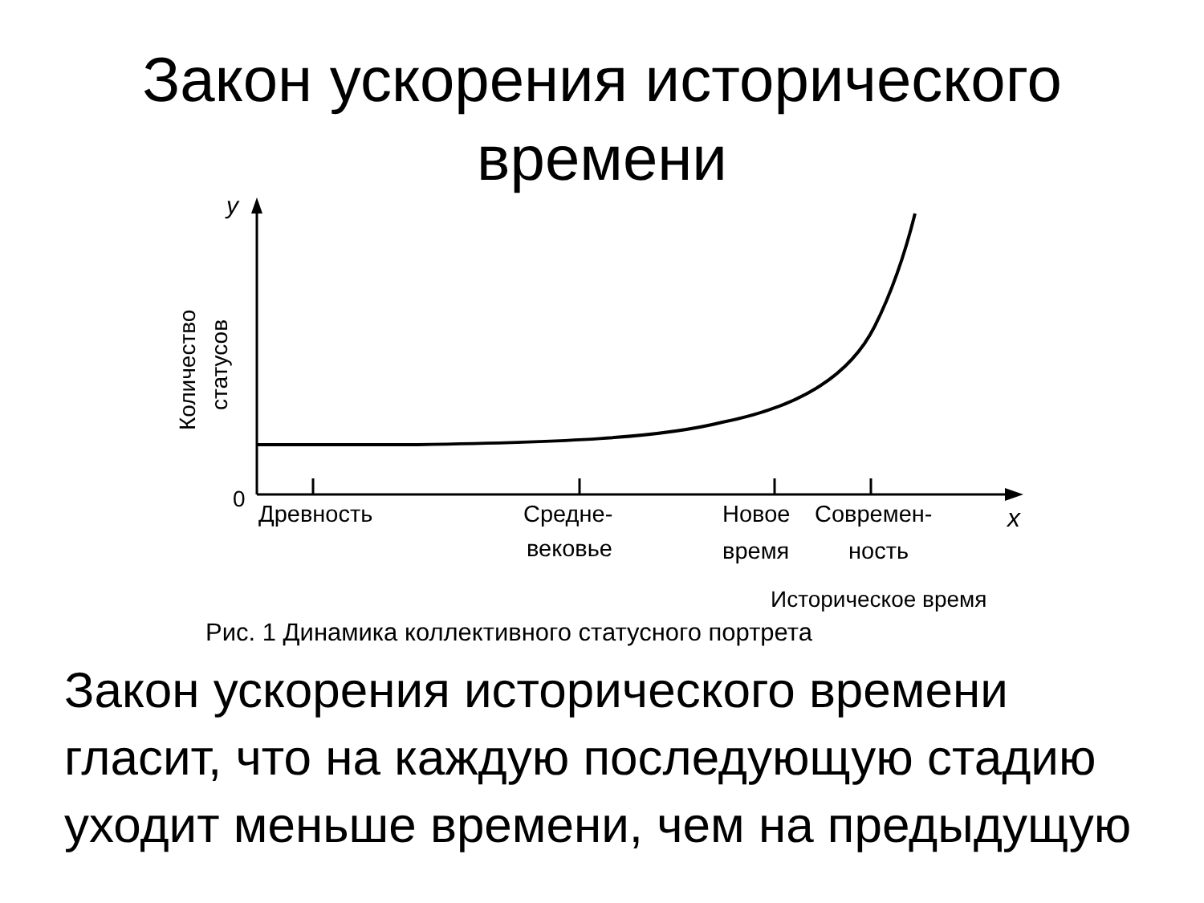Закон ускорения исторического
времени
у
0
х
Количество
статусов
Древность
Средне-
вековье
Новое
время
Современ-
ность
Историческое время
Рис. 1 Динамика коллективного статусного портрета
Закон ускорения исторического времени гласит, что на каждую последующую стадию уходит меньше времени, чем на предыдущую